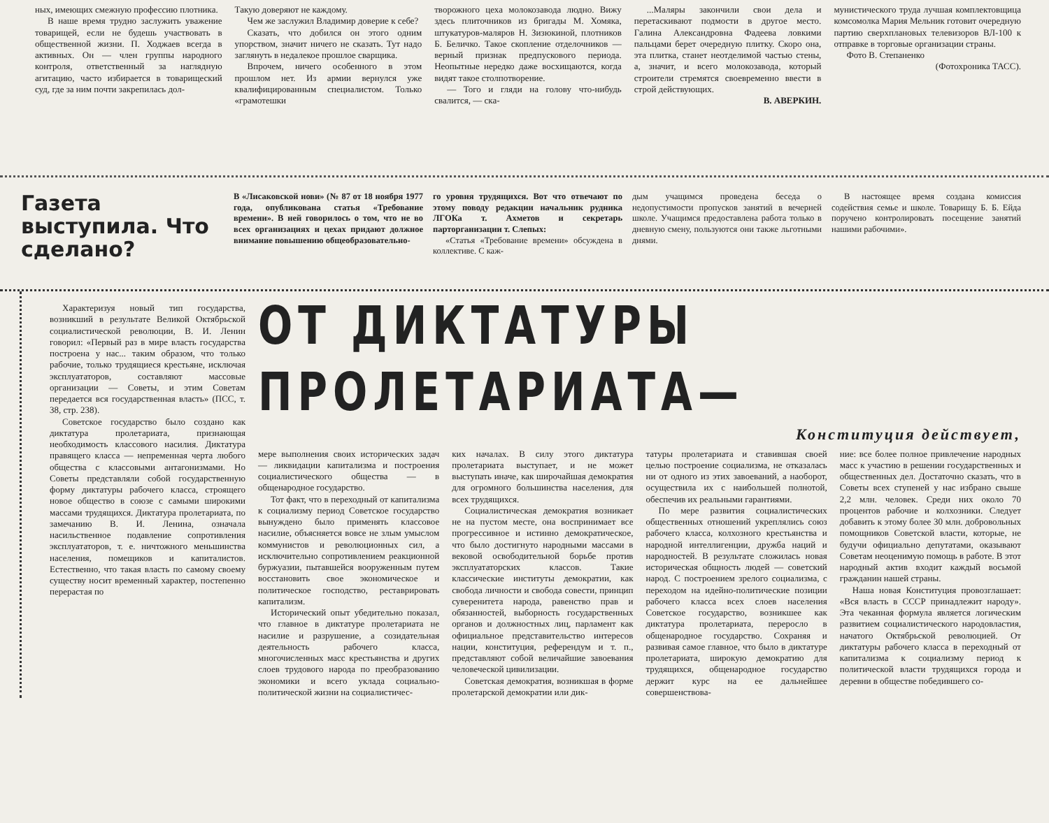ных, имеющих смежную профессию плотника.
В наше время трудно заслужить уважение товарищей, если не будешь участвовать в общественной жизни. П. Ходжаев всегда в активных. Он — член группы народного контроля, ответственный за наглядную агитацию, часто избирается в товарищеский суд, где за ним почти закрепилась дол-
Такую доверяют не каждому.
Чем же заслужил Владимир доверие к себе?
Сказать, что добился он этого одним упорством, значит ничего не сказать. Тут надо заглянуть в недалекое прошлое сварщика.
Впрочем, ничего особенного в этом прошлом нет. Из армии вернулся уже квалифицированным специалистом. Только «грамотешки
творожного цеха молокозавода людно. Вижу здесь плиточников из бригады М. Хомяка, штукатуров-маляров Н. Зизюкиной, плотников Б. Беличко. Такое скопление отделочников — верный признак предпускового периода. Неопытные нередко даже восхищаются, когда видят такое столпотворение.
— Того и гляди на голову что-нибудь свалится, — ска-
...Маляры закончили свои дела и перетаскивают подмости в другое место. Галина Александровна Фадеева ловкими пальцами берет очередную плитку. Скоро она, эта плитка, станет неотделимой частью стены, а, значит, и всего молокозавода, который строители стремятся своевременно ввести в строй действующих.
В. АВЕРКИН.
мунистического труда лучшая комплектовщица комсомолка Мария Мельник готовит очередную партию сверхплановых телевизоров ВЛ-100 к отправке в торговые организации страны.
Фото В. Степаненко
(Фотохроника ТАСС).
Газета выступила. Что сделано?
В «Лисаковской нови» (№ 87 от 18 ноября 1977 года, опубликована статья «Требование времени». В ней говорилось о том, что не во всех организациях и цехах придают должное внимание повышению общеобразовательно-
го уровня трудящихся. Вот что отвечают по этому поводу редакции начальник рудника ЛГОКа т. Ахметов и секретарь парторганизации т. Слепых:
«Статья «Требование времени» обсуждена в коллективе. С каж-
дым учащимся проведена беседа о недопустимости пропусков занятий в вечерней школе. Учащимся предоставлена работа только в дневную смену, пользуются они также льготными днями.
В настоящее время создана комиссия содействия семье и школе. Товарищу Б. Б. Ейда поручено контролировать посещение занятий нашими рабочими».
Характеризуя новый тип государства, возникший в результате Великой Октябрьской социалистической революции, В. И. Ленин говорил: «Первый раз в мире власть государства построена у нас... таким образом, что только рабочие, только трудящиеся крестьяне, исключая эксплуататоров, составляют массовые организации — Советы, и этим Советам передается вся государственная власть» (ПСС, т. 38, стр. 238).
Советское государство было создано как диктатура пролетариата, признающая необходимость классового насилия. Диктатура правящего класса — непременная черта любого общества с классовыми антагонизмами. Но Советы представляли собой государственную форму диктатуры рабочего класса, строящего новое общество в союзе с самыми широкими массами трудящихся. Диктатура пролетариата, по замечанию В. И. Ленина, означала насильственное подавление сопротивления эксплуататоров, т. е. ничтожного меньшинства населения, помещиков и капиталистов. Естественно, что такая власть по самому своему существу носит временный характер, постепенно перерастая по
ОТ ДИКТАТУРЫ ПРОЛЕТАРИАТА—
Конституция действует,
мере выполнения своих исторических задач — ликвидации капитализма и построения социалистического общества — в общенародное государство.
Тот факт, что в переходный от капитализма к социализму период Советское государство вынуждено было применять классовое насилие, объясняется вовсе не злым умыслом коммунистов и революционных сил, а исключительно сопротивлением реакционной буржуазии, пытавшейся вооруженным путем восстановить свое экономическое и политическое господство, реставрировать капитализм.
Исторический опыт убедительно показал, что главное в диктатуре пролетариата не насилие и разрушение, а созидательная деятельность рабочего класса, многочисленных масс крестьянства и других слоев трудового народа по преобразованию экономики и всего уклада социально-политической жизни на социалистичес-
ких началах. В силу этого диктатура пролетариата выступает, и не может выступать иначе, как широчайшая демократия для огромного большинства населения, для всех трудящихся.
Социалистическая демократия возникает не на пустом месте, она воспринимает все прогрессивное и истинно демократическое, что было достигнуто народными массами в вековой освободительной борьбе против эксплуататорских классов. Такие классические институты демократии, как свобода личности и свобода совести, принцип суверенитета народа, равенство прав и обязанностей, выборность государственных органов и должностных лиц, парламент как официальное представительство интересов нации, конституция, референдум и т. п., представляют собой величайшие завоевания человеческой цивилизации.
Советская демократия, возникшая в форме пролетарской демократии или дик-
татуры пролетариата и ставившая своей целью построение социализма, не отказалась ни от одного из этих завоеваний, а наоборот, осуществила их с наибольшей полнотой, обеспечив их реальными гарантиями.
По мере развития социалистических общественных отношений укреплялись союз рабочего класса, колхозного крестьянства и народной интеллигенции, дружба наций и народностей. В результате сложилась новая историческая общность людей — советский народ. С построением зрелого социализма, с переходом на идейно-политические позиции рабочего класса всех слоев населения Советское государство, возникшее как диктатура пролетариата, переросло в общенародное государство. Сохраняя и развивая самое главное, что было в диктатуре пролетариата, широкую демократию для трудящихся, общенародное государство держит курс на ее дальнейшее совершенствова-
ние: все более полное привлечение народных масс к участию в решении государственных и общественных дел. Достаточно сказать, что в Советы всех ступеней у нас избрано свыше 2,2 млн. человек. Среди них около 70 процентов рабочие и колхозники. Следует добавить к этому более 30 млн. добровольных помощников Советской власти, которые, не будучи официально депутатами, оказывают Советам неоценимую помощь в работе. В этот народный актив входит каждый восьмой гражданин нашей страны.
Наша новая Конституция провозглашает: «Вся власть в СССР принадлежит народу». Эта чеканная формула является логическим развитием социалистического народовластия, начатого Октябрьской революцией. От диктатуры рабочего класса в переходный от капитализма к социализму период к политической власти трудящихся города и деревни в обществе победившего со-